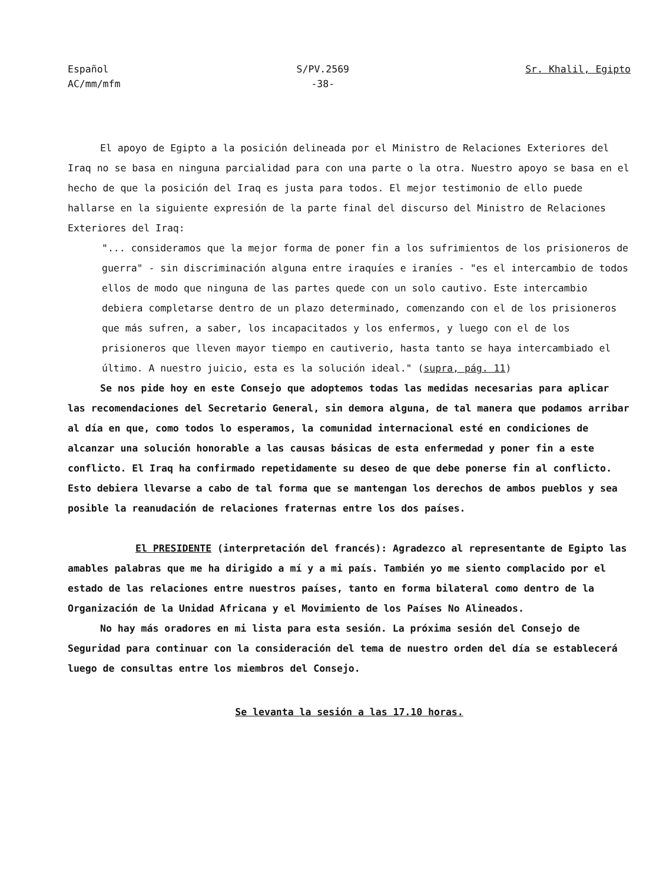Español
AC/mm/mfm
S/PV.2569
-38-
Sr. Khalil, Egipto
El apoyo de Egipto a la posición delineada por el Ministro de Relaciones Exteriores del Iraq no se basa en ninguna parcialidad para con una parte o la otra. Nuestro apoyo se basa en el hecho de que la posición del Iraq es justa para todos. El mejor testimonio de ello puede hallarse en la siguiente expresión de la parte final del discurso del Ministro de Relaciones Exteriores del Iraq:
"... consideramos que la mejor forma de poner fin a los sufrimientos de los prisioneros de guerra" - sin discriminación alguna entre iraquíes e iraníes - "es el intercambio de todos ellos de modo que ninguna de las partes quede con un solo cautivo. Este intercambio debiera completarse dentro de un plazo determinado, comenzando con el de los prisioneros que más sufren, a saber, los incapacitados y los enfermos, y luego con el de los prisioneros que lleven mayor tiempo en cautiverio, hasta tanto se haya intercambiado el último. A nuestro juicio, esta es la solución ideal." (supra, pág. 11)
Se nos pide hoy en este Consejo que adoptemos todas las medidas necesarias para aplicar las recomendaciones del Secretario General, sin demora alguna, de tal manera que podamos arribar al día en que, como todos lo esperamos, la comunidad internacional esté en condiciones de alcanzar una solución honorable a las causas básicas de esta enfermedad y poner fin a este conflicto. El Iraq ha confirmado repetidamente su deseo de que debe ponerse fin al conflicto. Esto debiera llevarse a cabo de tal forma que se mantengan los derechos de ambos pueblos y sea posible la reanudación de relaciones fraternas entre los dos países.
El PRESIDENTE (interpretación del francés): Agradezco al representante de Egipto las amables palabras que me ha dirigido a mí y a mi país. También yo me siento complacido por el estado de las relaciones entre nuestros países, tanto en forma bilateral como dentro de la Organización de la Unidad Africana y el Movimiento de los Países No Alineados.
No hay más oradores en mi lista para esta sesión. La próxima sesión del Consejo de Seguridad para continuar con la consideración del tema de nuestro orden del día se establecerá luego de consultas entre los miembros del Consejo.
Se levanta la sesión a las 17.10 horas.